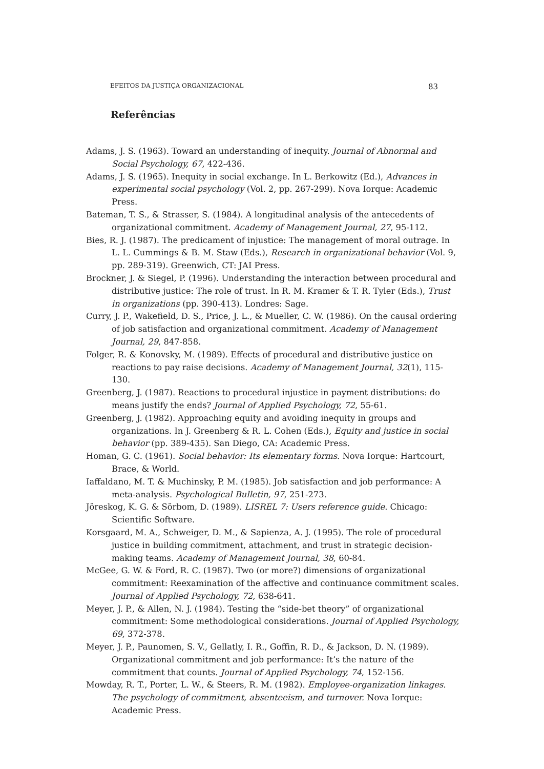EFEITOS DA JUSTIÇA ORGANIZACIONAL 83
Referências
Adams, J. S. (1963). Toward an understanding of inequity. Journal of Abnormal and Social Psychology, 67, 422-436.
Adams, J. S. (1965). Inequity in social exchange. In L. Berkowitz (Ed.), Advances in experimental social psychology (Vol. 2, pp. 267-299). Nova Iorque: Academic Press.
Bateman, T. S., & Strasser, S. (1984). A longitudinal analysis of the antecedents of organizational commitment. Academy of Management Journal, 27, 95-112.
Bies, R. J. (1987). The predicament of injustice: The management of moral outrage. In L. L. Cummings & B. M. Staw (Eds.), Research in organizational behavior (Vol. 9, pp. 289-319). Greenwich, CT: JAI Press.
Brockner, J. & Siegel, P. (1996). Understanding the interaction between procedural and distributive justice: The role of trust. In R. M. Kramer & T. R. Tyler (Eds.), Trust in organizations (pp. 390-413). Londres: Sage.
Curry, J. P., Wakefield, D. S., Price, J. L., & Mueller, C. W. (1986). On the causal ordering of job satisfaction and organizational commitment. Academy of Management Journal, 29, 847-858.
Folger, R. & Konovsky, M. (1989). Effects of procedural and distributive justice on reactions to pay raise decisions. Academy of Management Journal, 32(1), 115-130.
Greenberg, J. (1987). Reactions to procedural injustice in payment distributions: do means justify the ends? Journal of Applied Psychology, 72, 55-61.
Greenberg, J. (1982). Approaching equity and avoiding inequity in groups and organizations. In J. Greenberg & R. L. Cohen (Eds.), Equity and justice in social behavior (pp. 389-435). San Diego, CA: Academic Press.
Homan, G. C. (1961). Social behavior: Its elementary forms. Nova Iorque: Hartcourt, Brace, & World.
Iaffaldano, M. T. & Muchinsky, P. M. (1985). Job satisfaction and job performance: A meta-analysis. Psychological Bulletin, 97, 251-273.
Jöreskog, K. G. & Sörbom, D. (1989). LISREL 7: Users reference guide. Chicago: Scientific Software.
Korsgaard, M. A., Schweiger, D. M., & Sapienza, A. J. (1995). The role of procedural justice in building commitment, attachment, and trust in strategic decision-making teams. Academy of Management Journal, 38, 60-84.
McGee, G. W. & Ford, R. C. (1987). Two (or more?) dimensions of organizational commitment: Reexamination of the affective and continuance commitment scales. Journal of Applied Psychology, 72, 638-641.
Meyer, J. P., & Allen, N. J. (1984). Testing the “side-bet theory” of organizational commitment: Some methodological considerations. Journal of Applied Psychology, 69, 372-378.
Meyer, J. P., Paunomen, S. V., Gellatly, I. R., Goffin, R. D., & Jackson, D. N. (1989). Organizational commitment and job performance: It’s the nature of the commitment that counts. Journal of Applied Psychology, 74, 152-156.
Mowday, R. T., Porter, L. W., & Steers, R. M. (1982). Employee-organization linkages. The psychology of commitment, absenteeism, and turnover. Nova Iorque: Academic Press.